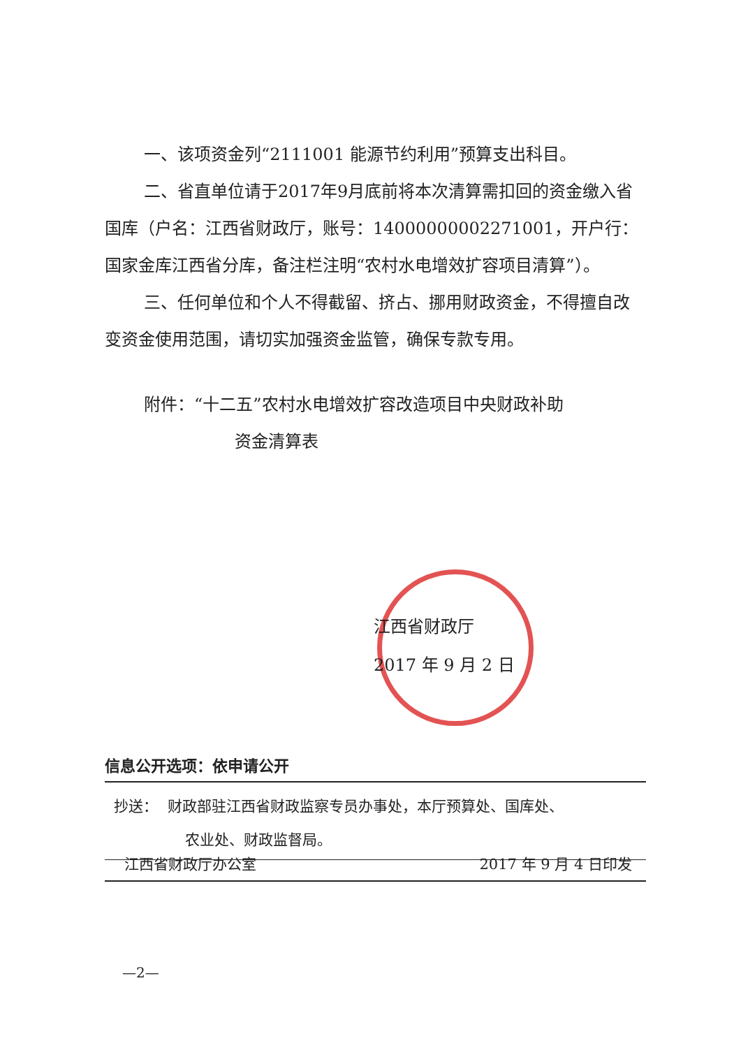一、该项资金列“2111001 能源节约利用”预算支出科目。
二、省直单位请于2017年9月底前将本次清算需扣回的资金缴入省国库（户名：江西省财政厅，账号：14000000002271001，开户行：国家金库江西省分库，备注栏注明“农村水电增效扩容项目清算”）。
三、任何单位和个人不得截留、挤占、挪用财政资金，不得擅自改变资金使用范围，请切实加强资金监管，确保专款专用。
附件：“十二五”农村水电增效扩容改造项目中央财政补助
资金清算表
江西省财政厅
2017 年 9 月 2 日
信息公开选项：依申请公开
抄送： 财政部驻江西省财政监察专员办事处，本厅预算处、国库处、
农业处、财政监督局。
江西省财政厅办公室 2017 年 9 月 4 日印发
—2—